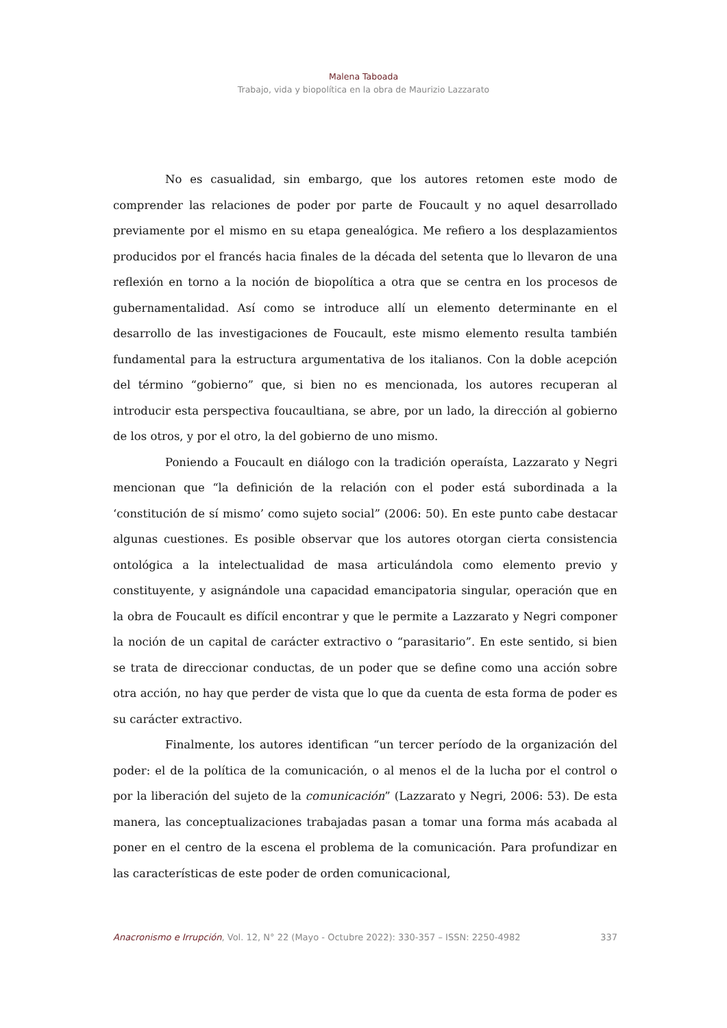Malena Taboada
Trabajo, vida y biopolítica en la obra de Maurizio Lazzarato
No es casualidad, sin embargo, que los autores retomen este modo de comprender las relaciones de poder por parte de Foucault y no aquel desarrollado previamente por el mismo en su etapa genealógica. Me refiero a los desplazamientos producidos por el francés hacia finales de la década del setenta que lo llevaron de una reflexión en torno a la noción de biopolítica a otra que se centra en los procesos de gubernamentalidad. Así como se introduce allí un elemento determinante en el desarrollo de las investigaciones de Foucault, este mismo elemento resulta también fundamental para la estructura argumentativa de los italianos. Con la doble acepción del término “gobierno” que, si bien no es mencionada, los autores recuperan al introducir esta perspectiva foucaultiana, se abre, por un lado, la dirección al gobierno de los otros, y por el otro, la del gobierno de uno mismo.
Poniendo a Foucault en diálogo con la tradición operaísta, Lazzarato y Negri mencionan que “la definición de la relación con el poder está subordinada a la ‘constitución de sí mismo’ como sujeto social” (2006: 50). En este punto cabe destacar algunas cuestiones. Es posible observar que los autores otorgan cierta consistencia ontológica a la intelectualidad de masa articulándola como elemento previo y constituyente, y asignándole una capacidad emancipatoria singular, operación que en la obra de Foucault es difícil encontrar y que le permite a Lazzarato y Negri componer la noción de un capital de carácter extractivo o “parasitario”. En este sentido, si bien se trata de direccionar conductas, de un poder que se define como una acción sobre otra acción, no hay que perder de vista que lo que da cuenta de esta forma de poder es su carácter extractivo.
Finalmente, los autores identifican “un tercer período de la organización del poder: el de la política de la comunicación, o al menos el de la lucha por el control o por la liberación del sujeto de la comunicación” (Lazzarato y Negri, 2006: 53). De esta manera, las conceptualizaciones trabajadas pasan a tomar una forma más acabada al poner en el centro de la escena el problema de la comunicación. Para profundizar en las características de este poder de orden comunicacional,
Anacronismo e Irrupción, Vol. 12, N° 22 (Mayo - Octubre 2022): 330-357 – ISSN: 2250-4982 337